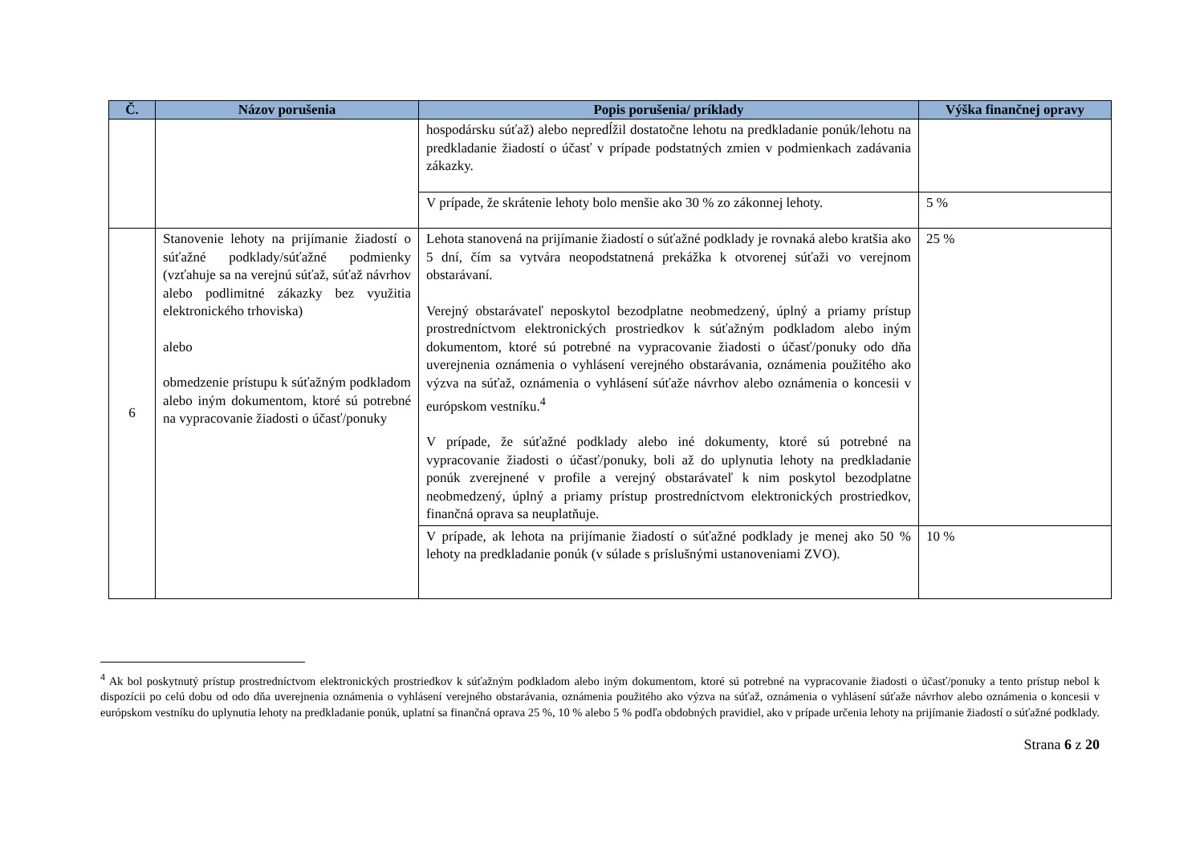| Č. | Názov porušenia | Popis porušenia/ príklady | Výška finančnej opravy |
| --- | --- | --- | --- |
| | | hospodársku súťaž) alebo nepredĺžil dostatočne lehotu na predkladanie ponúk/lehotu na predkladanie žiadostí o účasť v prípade podstatných zmien v podmienkach zadávania zákazky. | |
| | | V prípade, že skrátenie lehoty bolo menšie ako 30 % zo zákonnej lehoty. | 5 % |
| 6 | Stanovenie lehoty na prijímanie žiadostí o súťažné podklady/súťažné podmienky (vzťahuje sa na verejnú súťaž, súťaž návrhov alebo podlimitné zákazky bez využitia elektronického trhoviska) alebo obmedzenie prístupu k súťažným podkladom alebo iným dokumentom, ktoré sú potrebné na vypracovanie žiadosti o účasť/ponuky | Lehota stanovená na prijímanie žiadostí o súťažné podklady je rovnaká alebo kratšia ako 5 dní, čím sa vytvára neopodstatnená prekážka k otvorenej súťaži vo verejnom obstarávaní. Verejný obstarávateľ neposkytol bezodplatne neobmedzený, úplný a priamy prístup prostredníctvom elektronických prostriedkov k súťažným podkladom alebo iným dokumentom, ktoré sú potrebné na vypracovanie žiadosti o účasť/ponuky odo dňa uverejnenia oznámenia o vyhlásení verejného obstarávania, oznámenia použitého ako výzva na súťaž, oznámenia o vyhlásení súťaže návrhov alebo oznámenia o koncesii v európskom vestníku.<sup>4</sup> V prípade, že súťažné podklady alebo iné dokumenty, ktoré sú potrebné na vypracovanie žiadosti o účasť/ponuky, boli až do uplynutia lehoty na predkladanie ponúk zverejnené v profile a verejný obstarávateľ k nim poskytol bezodplatne neobmedzený, úplný a priamy prístup prostredníctvom elektronických prostriedkov, finančná oprava sa neuplatňuje. | 25 % |
| | | V prípade, ak lehota na prijímanie žiadostí o súťažné podklady je menej ako 50 % lehoty na predkladanie ponúk (v súlade s príslušnými ustanoveniami ZVO). | 10 % |
<sup>4</sup> Ak bol poskytnutý prístup prostredníctvom elektronických prostriedkov k súťažným podkladom alebo iným dokumentom, ktoré sú potrebné na vypracovanie žiadosti o účasť/ponuky a tento prístup nebol k dispozícii po celú dobu od odo dňa uverejnenia oznámenia o vyhlásení verejného obstarávania, oznámenia použitého ako výzva na súťaž, oznámenia o vyhlásení súťaže návrhov alebo oznámenia o koncesii v európskom vestníku do uplynutia lehoty na predkladanie ponúk, uplatní sa finančná oprava 25 %, 10 % alebo 5 % podľa obdobných pravidiel, ako v prípade určenia lehoty na prijímanie žiadostí o súťažné podklady.
Strana 6 z 20